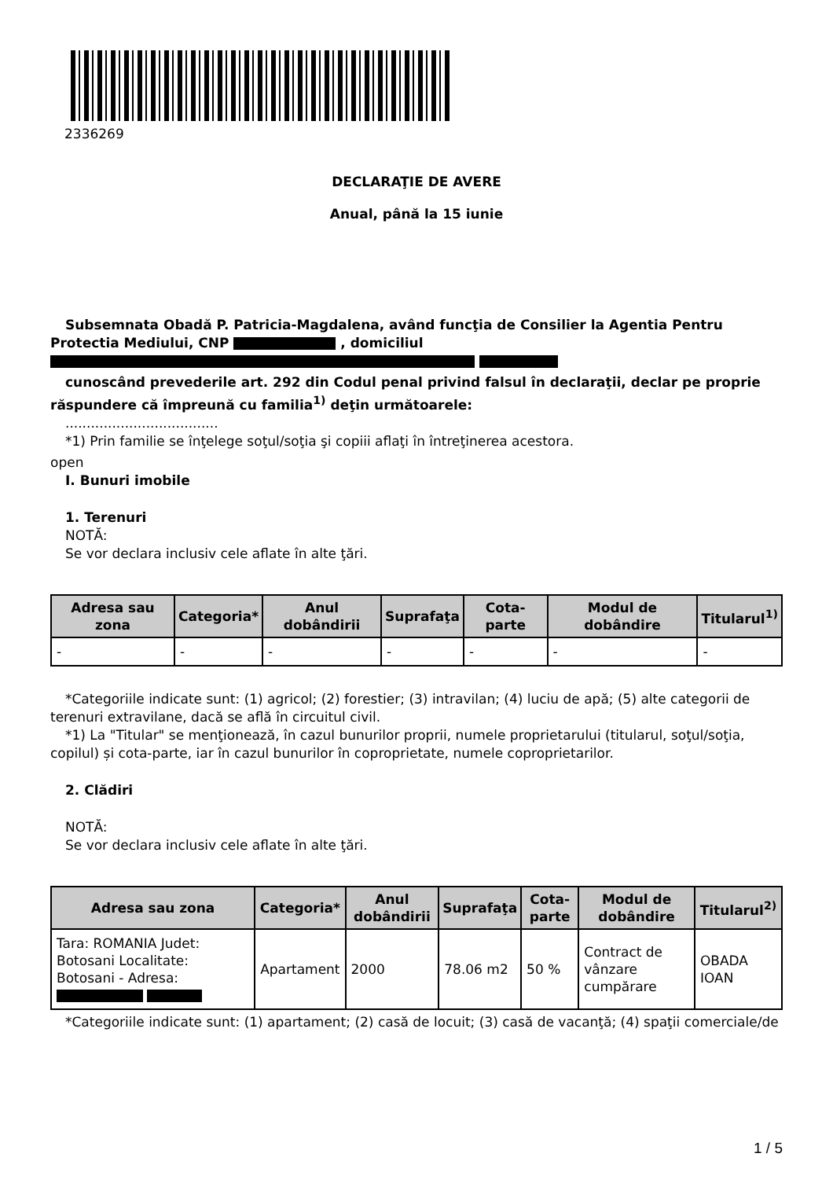2336269
DECLARAŢIE DE AVERE
Anual, până la 15 iunie
Subsemnata Obadă P. Patricia-Magdalena, având funcţia de Consilier la Agentia Pentru Protectia Mediului, CNP , domiciliul
cunoscând prevederile art. 292 din Codul penal privind falsul în declaraţii, declar pe proprie răspundere că împreună cu familia<sup>1)</sup> deţin următoarele:
....................................
*1) Prin familie se înţelege soţul/soţia şi copiii aflaţi în întreţinerea acestora.
open
I. Bunuri imobile
1. Terenuri
NOTĂ:
Se vor declara inclusiv cele aflate în alte ţări.
| Adresa sau zona | Categoria* | Anul dobândirii | Suprafaţa | Cota-parte | Modul de dobândire | Titularul<sup>1)</sup> |
| --- | --- | --- | --- | --- | --- | --- |
| - | - | - | - | - | - | - |
*Categoriile indicate sunt: (1) agricol; (2) forestier; (3) intravilan; (4) luciu de apă; (5) alte categorii de terenuri extravilane, dacă se află în circuitul civil.
*1) La "Titular" se menţionează, în cazul bunurilor proprii, numele proprietarului (titularul, soţul/soţia, copilul) și cota-parte, iar în cazul bunurilor în coproprietate, numele coproprietarilor.
2. Clădiri
NOTĂ:
Se vor declara inclusiv cele aflate în alte ţări.
| Adresa sau zona | Categoria* | Anul dobândirii | Suprafaţa | Cota-parte | Modul de dobândire | Titularul<sup>2)</sup> |
| --- | --- | --- | --- | --- | --- | --- |
| Tara: ROMANIA Judet: Botosani Localitate: Botosani - Adresa: | Apartament | 2000 | 78.06 m2 | 50 % | Contract de vânzare cumpărare | OBADA IOAN |
*Categoriile indicate sunt: (1) apartament; (2) casă de locuit; (3) casă de vacanţă; (4) spaţii comerciale/de
1 / 5